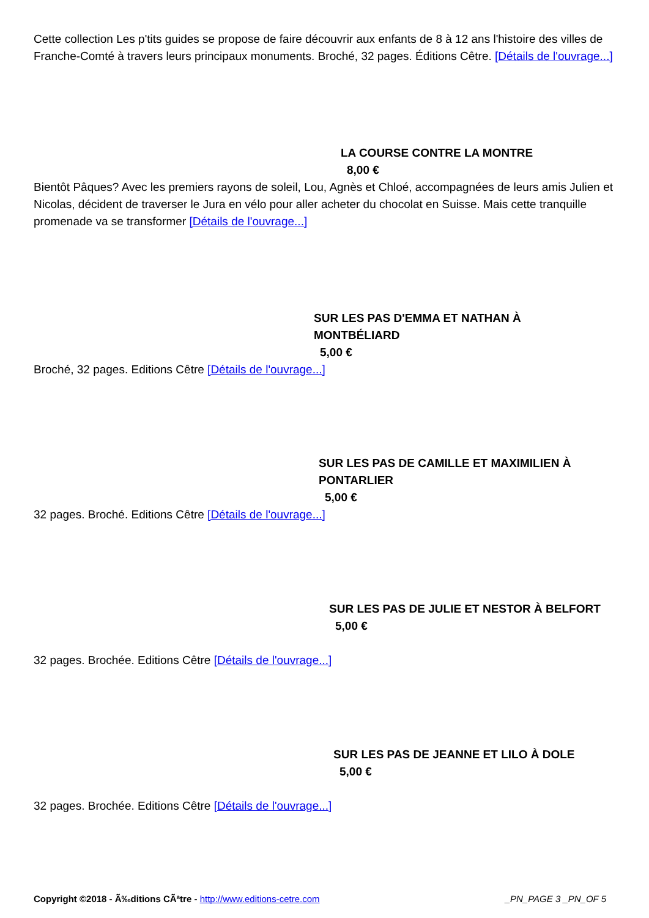Cette collection Les p'tits guides se propose de faire découvrir aux enfants de 8 à 12 ans l'histoire des villes de Franche-Comté à travers leurs principaux monuments. Broché, 32 pages. Éditions Cêtre. [Détails de l'ouvrage...]
LA COURSE CONTRE LA MONTRE
8,00 €
Bientôt Pâques? Avec les premiers rayons de soleil, Lou, Agnès et Chloé, accompagnées de leurs amis Julien et Nicolas, décident de traverser le Jura en vélo pour aller acheter du chocolat en Suisse. Mais cette tranquille promenade va se transformer [Détails de l'ouvrage...]
SUR LES PAS D'EMMA ET NATHAN À MONTBÉLIARD
5,00 €
Broché, 32 pages. Editions Cêtre [Détails de l'ouvrage...]
SUR LES PAS DE CAMILLE ET MAXIMILIEN À PONTARLIER
5,00 €
32 pages. Broché. Editions Cêtre [Détails de l'ouvrage...]
SUR LES PAS DE JULIE ET NESTOR À BELFORT
5,00 €
32 pages. Brochée. Editions Cêtre [Détails de l'ouvrage...]
SUR LES PAS DE JEANNE ET LILO À DOLE
5,00 €
32 pages. Brochée. Editions Cêtre [Détails de l'ouvrage...]
Copyright ©2018 - Ã‰ditions CÃªtre - http://www.editions-cetre.com _PN_PAGE 3 _PN_OF 5